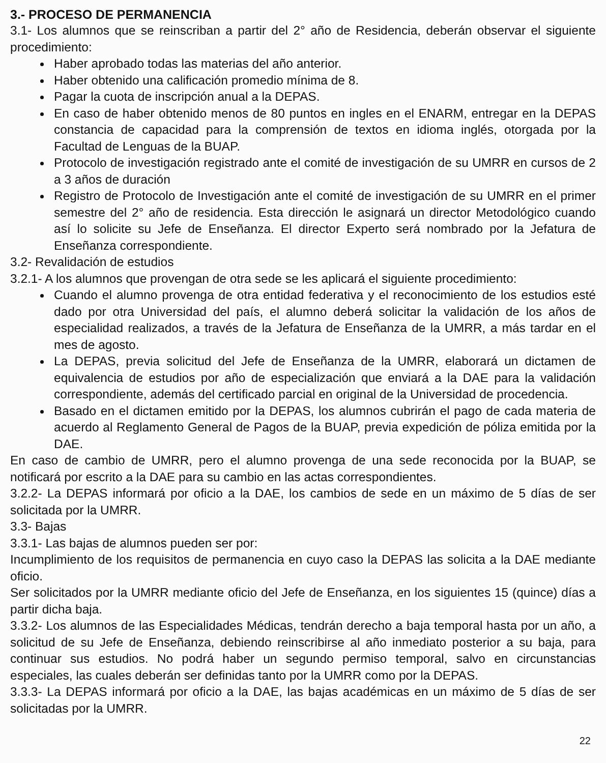3.- PROCESO DE PERMANENCIA
3.1- Los alumnos que se reinscriban a partir del 2° año de Residencia, deberán observar el siguiente procedimiento:
Haber aprobado todas las materias del año anterior.
Haber obtenido una calificación promedio mínima de 8.
Pagar la cuota de inscripción anual a la DEPAS.
En caso de haber obtenido menos de 80 puntos en ingles en el ENARM, entregar en la DEPAS constancia de capacidad para la comprensión de textos en idioma inglés, otorgada por la Facultad de Lenguas de la BUAP.
Protocolo de investigación registrado ante el comité de investigación de su UMRR en cursos de 2 a 3 años de duración
Registro de Protocolo de Investigación ante el comité de investigación de su UMRR en el primer semestre del 2° año de residencia. Esta dirección le asignará un director Metodológico cuando así lo solicite su Jefe de Enseñanza. El director Experto será nombrado por la Jefatura de Enseñanza correspondiente.
3.2- Revalidación de estudios
3.2.1- A los alumnos que provengan de otra sede se les aplicará el siguiente procedimiento:
Cuando el alumno provenga de otra entidad federativa y el reconocimiento de los estudios esté dado por otra Universidad del país, el alumno deberá solicitar la validación de los años de especialidad realizados, a través de la Jefatura de Enseñanza de la UMRR, a más tardar en el mes de agosto.
La DEPAS, previa solicitud del Jefe de Enseñanza de la UMRR, elaborará un dictamen de equivalencia de estudios por año de especialización que enviará a la DAE para la validación correspondiente, además del certificado parcial en original de la Universidad de procedencia.
Basado en el dictamen emitido por la DEPAS, los alumnos cubrirán el pago de cada materia de acuerdo al Reglamento General de Pagos de la BUAP, previa expedición de póliza emitida por la DAE.
En caso de cambio de UMRR, pero el alumno provenga de una sede reconocida por la BUAP, se notificará por escrito a la DAE para su cambio en las actas correspondientes.
3.2.2- La DEPAS informará por oficio a la DAE, los cambios de sede en un máximo de 5 días de ser solicitada por la UMRR.
3.3- Bajas
3.3.1- Las bajas de alumnos pueden ser por:
Incumplimiento de los requisitos de permanencia en cuyo caso la DEPAS las solicita a la DAE mediante oficio.
Ser solicitados por la UMRR mediante oficio del Jefe de Enseñanza, en los siguientes 15 (quince) días a partir dicha baja.
3.3.2- Los alumnos de las Especialidades Médicas, tendrán derecho a baja temporal hasta por un año, a solicitud de su Jefe de Enseñanza, debiendo reinscribirse al año inmediato posterior a su baja, para continuar sus estudios. No podrá haber un segundo permiso temporal, salvo en circunstancias especiales, las cuales deberán ser definidas tanto por la UMRR como por la DEPAS.
3.3.3- La DEPAS informará por oficio a la DAE, las bajas académicas en un máximo de 5 días de ser solicitadas por la UMRR.
22